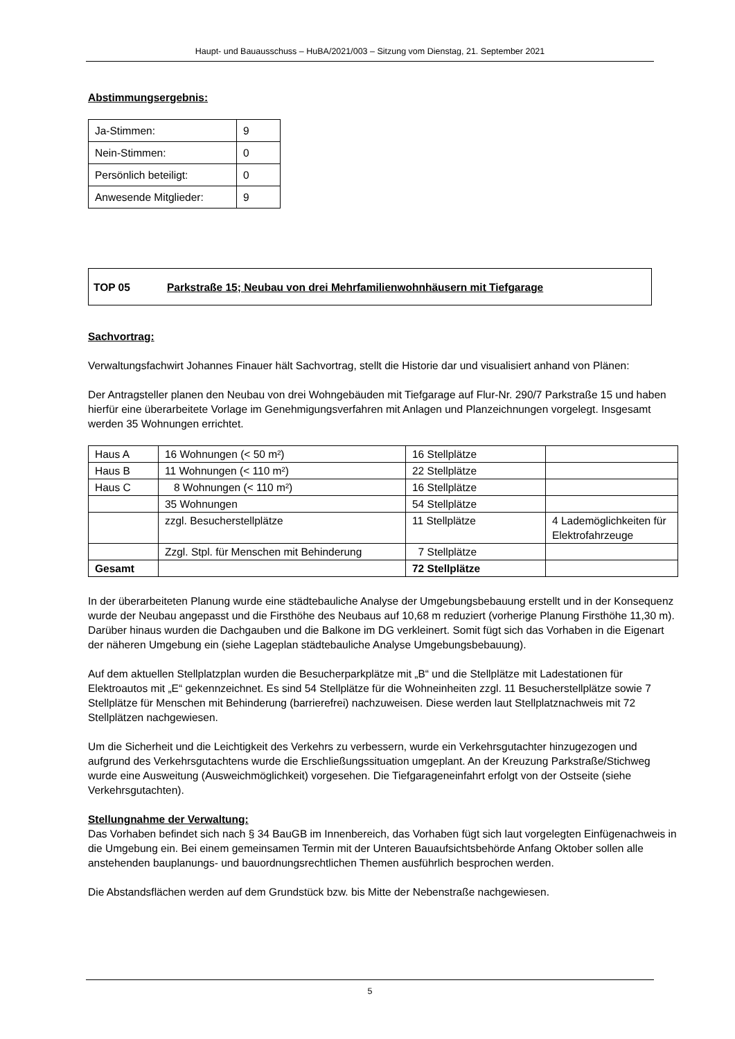Haupt- und Bauausschuss – HuBA/2021/003 – Sitzung vom Dienstag, 21. September 2021
Abstimmungsergebnis:
| Ja-Stimmen: | 9 |
| Nein-Stimmen: | 0 |
| Persönlich beteiligt: | 0 |
| Anwesende Mitglieder: | 9 |
TOP 05 Parkstraße 15; Neubau von drei Mehrfamilienwohnhäusern mit Tiefgarage
Sachvortrag:
Verwaltungsfachwirt Johannes Finauer hält Sachvortrag, stellt die Historie dar und visualisiert anhand von Plänen:
Der Antragsteller planen den Neubau von drei Wohngebäuden mit Tiefgarage auf Flur-Nr. 290/7 Parkstraße 15 und haben hierfür eine überarbeitete Vorlage im Genehmigungsverfahren mit Anlagen und Planzeichnungen vorgelegt. Insgesamt werden 35 Wohnungen errichtet.
| Haus A | 16 Wohnungen (< 50 m²) | 16 Stellplätze | |
| Haus B | 11 Wohnungen (< 110 m²) | 22 Stellplätze | |
| Haus C | 8 Wohnungen (< 110 m²) | 16 Stellplätze | |
| | 35 Wohnungen | 54 Stellplätze | |
| | zzgl. Besucherstellplätze | 11 Stellplätze | 4 Lademöglichkeiten für Elektrofahrzeuge |
| | Zzgl. Stpl. für Menschen mit Behinderung | 7 Stellplätze | |
| Gesamt | | 72 Stellplätze | |
In der überarbeiteten Planung wurde eine städtebauliche Analyse der Umgebungsbebauung erstellt und in der Konsequenz wurde der Neubau angepasst und die Firsthöhe des Neubaus auf 10,68 m reduziert (vorherige Planung Firsthöhe 11,30 m). Darüber hinaus wurden die Dachgauben und die Balkone im DG verkleinert. Somit fügt sich das Vorhaben in die Eigenart der näheren Umgebung ein (siehe Lageplan städtebauliche Analyse Umgebungsbebauung).
Auf dem aktuellen Stellplatzplan wurden die Besucherparkplätze mit „B“ und die Stellplätze mit Ladestationen für Elektroautos mit „E“ gekennzeichnet. Es sind 54 Stellplätze für die Wohneinheiten zzgl. 11 Besucherstellplätze sowie 7 Stellplätze für Menschen mit Behinderung (barrierefrei) nachzuweisen. Diese werden laut Stellplatznachweis mit 72 Stellplätzen nachgewiesen.
Um die Sicherheit und die Leichtigkeit des Verkehrs zu verbessern, wurde ein Verkehrsgutachter hinzugezogen und aufgrund des Verkehrsgutachtens wurde die Erschließungssituation umgeplant. An der Kreuzung Parkstraße/Stichweg wurde eine Ausweitung (Ausweichmöglichkeit) vorgesehen. Die Tiefgarageneinfahrt erfolgt von der Ostseite (siehe Verkehrsgutachten).
Stellungnahme der Verwaltung:
Das Vorhaben befindet sich nach § 34 BauGB im Innenbereich, das Vorhaben fügt sich laut vorgelegten Einfügenachweis in die Umgebung ein. Bei einem gemeinsamen Termin mit der Unteren Bauaufsichtsbehörde Anfang Oktober sollen alle anstehenden bauplanungs- und bauordnungsrechtlichen Themen ausführlich besprochen werden.
Die Abstandsflächen werden auf dem Grundstück bzw. bis Mitte der Nebenstraße nachgewiesen.
5